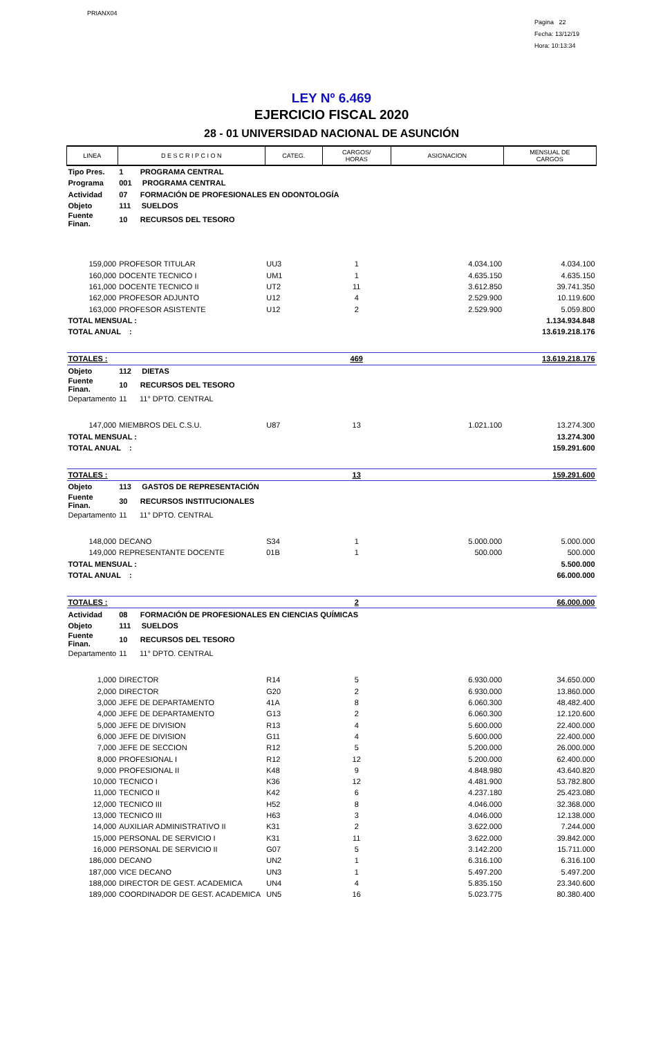PRIANX04
Pagina 22
Fecha: 13/12/19
Hora: 10:13:34
LEY Nº 6.469
EJERCICIO FISCAL 2020
28 - 01 UNIVERSIDAD NACIONAL DE ASUNCIÓN
| LINEA | D E S C R I P C I O N | CATEG. | CARGOS/ HORAS | ASIGNACION | MENSUAL DE CARGOS |
| --- | --- | --- | --- | --- | --- |
| Tipo Pres. | 1 PROGRAMA CENTRAL | | | | |
| Programa | 001 PROGRAMA CENTRAL | | | | |
| Actividad | 07 FORMACIÓN DE PROFESIONALES EN ODONTOLOGÍA | | | | |
| Objeto | 111 SUELDOS | | | | |
| Fuente Finan. | 10 RECURSOS DEL TESORO | | | | |
| 159,000 | PROFESOR TITULAR | UU3 | 1 | 4.034.100 | 4.034.100 |
| 160,000 | DOCENTE TECNICO I | UM1 | 1 | 4.635.150 | 4.635.150 |
| 161,000 | DOCENTE TECNICO II | UT2 | 11 | 3.612.850 | 39.741.350 |
| 162,000 | PROFESOR ADJUNTO | U12 | 4 | 2.529.900 | 10.119.600 |
| 163,000 | PROFESOR ASISTENTE | U12 | 2 | 2.529.900 | 5.059.800 |
| TOTAL MENSUAL : | | | | | 1.134.934.848 |
| TOTAL ANUAL : | | | | | 13.619.218.176 |
| TOTALES : | | | 469 | | 13.619.218.176 |
| Objeto | 112 DIETAS | | | | |
| Fuente Finan. | 10 RECURSOS DEL TESORO | | | | |
| Departamento | 11 11° DPTO. CENTRAL | | | | |
| 147,000 | MIEMBROS DEL C.S.U. | U87 | 13 | 1.021.100 | 13.274.300 |
| TOTAL MENSUAL : | | | | | 13.274.300 |
| TOTAL ANUAL : | | | | | 159.291.600 |
| TOTALES : | | | 13 | | 159.291.600 |
| Objeto | 113 GASTOS DE REPRESENTACIÓN | | | | |
| Fuente Finan. | 30 RECURSOS INSTITUCIONALES | | | | |
| Departamento | 11 11° DPTO. CENTRAL | | | | |
| 148,000 | DECANO | S34 | 1 | 5.000.000 | 5.000.000 |
| 149,000 | REPRESENTANTE DOCENTE | 01B | 1 | 500.000 | 500.000 |
| TOTAL MENSUAL : | | | | | 5.500.000 |
| TOTAL ANUAL : | | | | | 66.000.000 |
| TOTALES : | | | 2 | | 66.000.000 |
| Actividad | 08 FORMACIÓN DE PROFESIONALES EN CIENCIAS QUÍMICAS | | | | |
| Objeto | 111 SUELDOS | | | | |
| Fuente Finan. | 10 RECURSOS DEL TESORO | | | | |
| Departamento | 11 11° DPTO. CENTRAL | | | | |
| 1,000 | DIRECTOR | R14 | 5 | 6.930.000 | 34.650.000 |
| 2,000 | DIRECTOR | G20 | 2 | 6.930.000 | 13.860.000 |
| 3,000 | JEFE DE DEPARTAMENTO | 41A | 8 | 6.060.300 | 48.482.400 |
| 4,000 | JEFE DE DEPARTAMENTO | G13 | 2 | 6.060.300 | 12.120.600 |
| 5,000 | JEFE DE DIVISION | R13 | 4 | 5.600.000 | 22.400.000 |
| 6,000 | JEFE DE DIVISION | G11 | 4 | 5.600.000 | 22.400.000 |
| 7,000 | JEFE DE SECCION | R12 | 5 | 5.200.000 | 26.000.000 |
| 8,000 | PROFESIONAL I | R12 | 12 | 5.200.000 | 62.400.000 |
| 9,000 | PROFESIONAL II | K48 | 9 | 4.848.980 | 43.640.820 |
| 10,000 | TECNICO I | K36 | 12 | 4.481.900 | 53.782.800 |
| 11,000 | TECNICO II | K42 | 6 | 4.237.180 | 25.423.080 |
| 12,000 | TECNICO III | H52 | 8 | 4.046.000 | 32.368.000 |
| 13,000 | TECNICO III | H63 | 3 | 4.046.000 | 12.138.000 |
| 14,000 | AUXILIAR ADMINISTRATIVO II | K31 | 2 | 3.622.000 | 7.244.000 |
| 15,000 | PERSONAL DE SERVICIO I | K31 | 11 | 3.622.000 | 39.842.000 |
| 16,000 | PERSONAL DE SERVICIO II | G07 | 5 | 3.142.200 | 15.711.000 |
| 186,000 | DECANO | UN2 | 1 | 6.316.100 | 6.316.100 |
| 187,000 | VICE DECANO | UN3 | 1 | 5.497.200 | 5.497.200 |
| 188,000 | DIRECTOR DE GEST. ACADEMICA | UN4 | 4 | 5.835.150 | 23.340.600 |
| 189,000 | COORDINADOR DE GEST. ACADEMICA | UN5 | 16 | 5.023.775 | 80.380.400 |